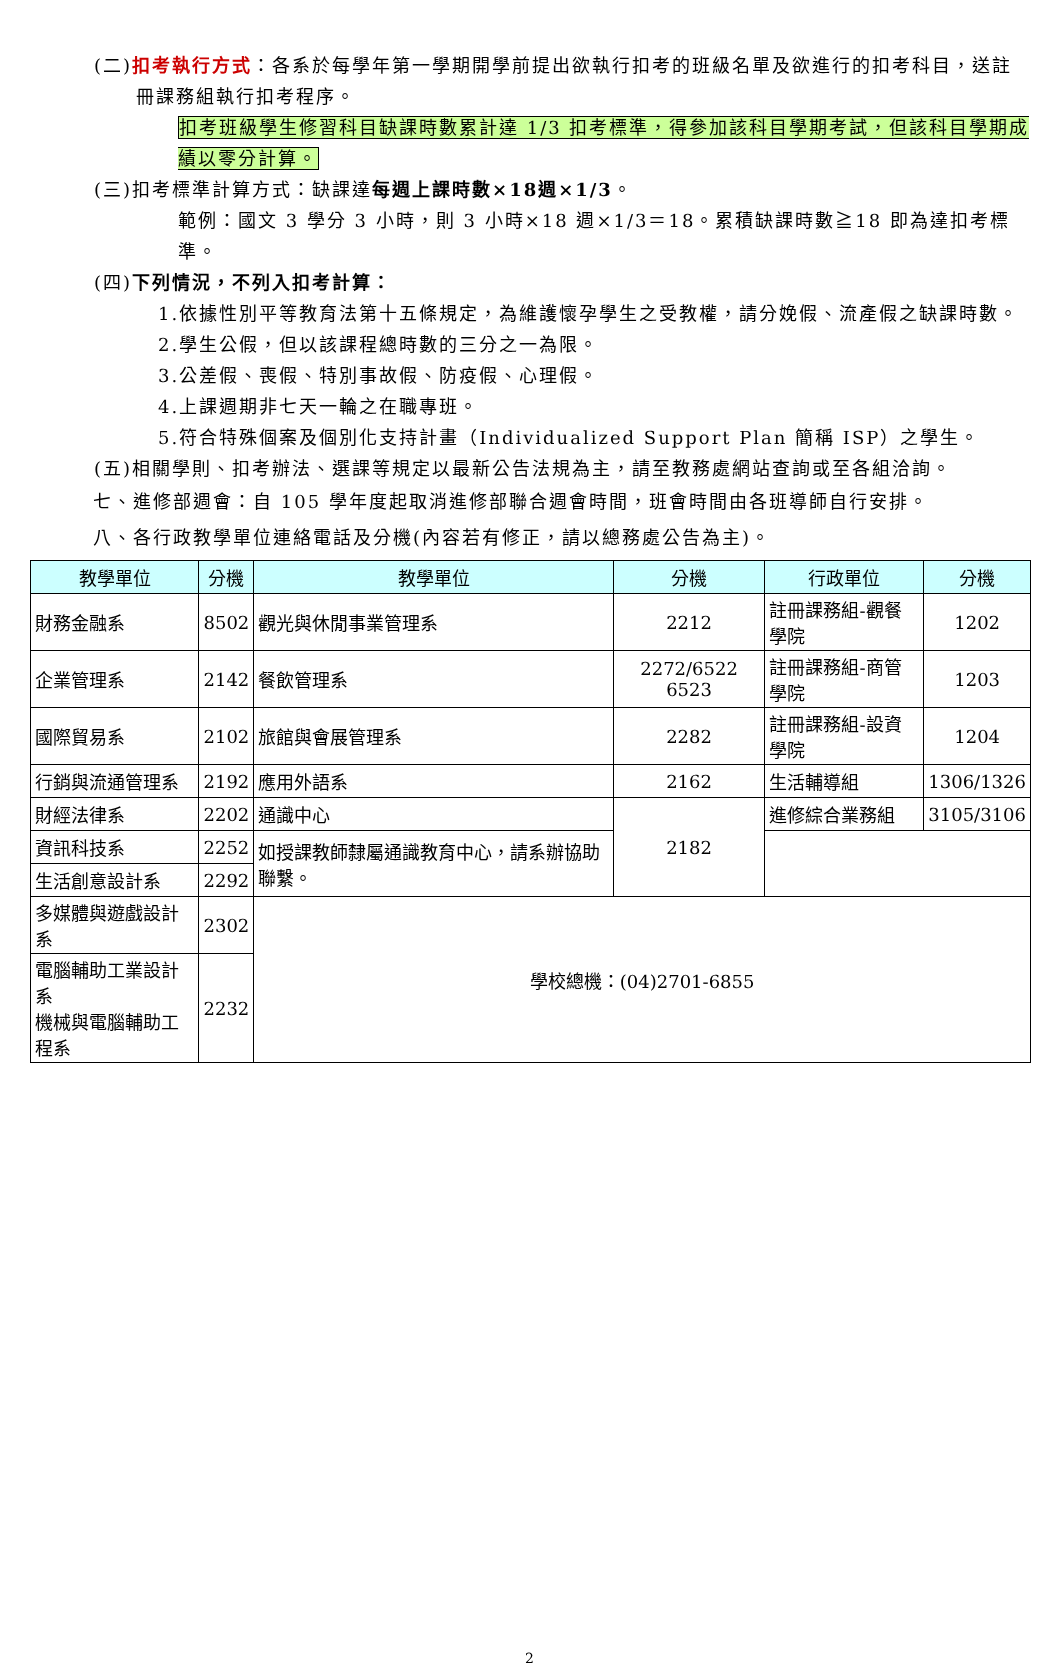(二)扣考執行方式：各系於每學年第一學期開學前提出欲執行扣考的班級名單及欲進行的扣考科目，送註冊課務組執行扣考程序。
扣考班級學生修習科目缺課時數累計達 1/3 扣考標準，得參加該科目學期考試，但該科目學期成績以零分計算。
(三)扣考標準計算方式：缺課達每週上課時數×18週×1/3。
範例：國文 3 學分 3 小時，則 3 小時×18 週×1/3＝18。累積缺課時數≧18 即為達扣考標準。
(四)下列情況，不列入扣考計算：
1.依據性別平等教育法第十五條規定，為維護懷孕學生之受教權，請分娩假、流產假之缺課時數。
2.學生公假，但以該課程總時數的三分之一為限。
3.公差假、喪假、特別事故假、防疫假、心理假。
4.上課週期非七天一輪之在職專班。
5.符合特殊個案及個別化支持計畫（Individualized Support Plan 簡稱 ISP）之學生。
(五)相關學則、扣考辦法、選課等規定以最新公告法規為主，請至教務處網站查詢或至各組洽詢。
七、進修部週會：自 105 學年度起取消進修部聯合週會時間，班會時間由各班導師自行安排。
八、各行政教學單位連絡電話及分機(內容若有修正，請以總務處公告為主)。
| 教學單位 | 分機 | 教學單位 | 分機 | 行政單位 | 分機 |
| --- | --- | --- | --- | --- | --- |
| 財務金融系 | 8502 | 觀光與休閒事業管理系 | 2212 | 註冊課務組-觀餐學院 | 1202 |
| 企業管理系 | 2142 | 餐飲管理系 | 2272/6522 6523 | 註冊課務組-商管學院 | 1203 |
| 國際貿易系 | 2102 | 旅館與會展管理系 | 2282 | 註冊課務組-設資學院 | 1204 |
| 行銷與流通管理系 | 2192 | 應用外語系 | 2162 | 生活輔導組 | 1306/1326 |
| 財經法律系 | 2202 | 通識中心 | 2182 | 進修綜合業務組 | 3105/3106 |
| 資訊科技系 | 2252 | 如授課教師隸屬通識教育中心，請系辦協助聯繫。 | | | |
| 生活創意設計系 | 2292 | | | | |
| 多媒體與遊戲設計系 | 2302 | 學校總機：(04)2701-6855 | | | |
| 電腦輔助工業設計系 機械與電腦輔助工程系 | 2232 | | | | |
2